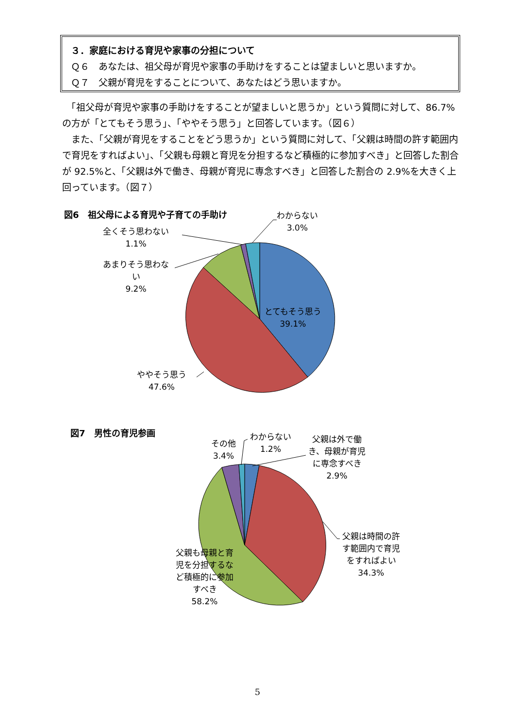３．家庭における育児や家事の分担について
Ｑ６　あなたは、祖父母が育児や家事の手助けをすることは望ましいと思いますか。
Ｑ７　父親が育児をすることについて、あなたはどう思いますか。
　「祖父母が育児や家事の手助けをすることが望ましいと思うか」という質問に対して、86.7%の方が「とてもそう思う」、「ややそう思う」と回答しています。（図６）
　また、「父親が育児をすることをどう思うか」という質問に対して、「父親は時間の許す範囲内で育児をすればよい」、「父親も母親と育児を分担するなど積極的に参加すべき」と回答した割合が 92.5%と、「父親は外で働き、母親が育児に専念すべき」と回答した割合の 2.9%を大きく上回っています。（図７）
図6　祖父母による育児や子育ての手助け
わからない
3.0%
全くそう思わない
1.1%
あまりそう思わな
い
9.2%
とてもそう思う
39.1%
ややそう思う
47.6%
図7　男性の育児参画
その他
3.4%
わからない
1.2%
父親は外で働
き、母親が育児
に専念すべき
2.9%
父親は時間の許
す範囲内で育児
をすればよい
34.3%
父親も母親と育
児を分担するな
ど積極的に参加
すべき
58.2%
5